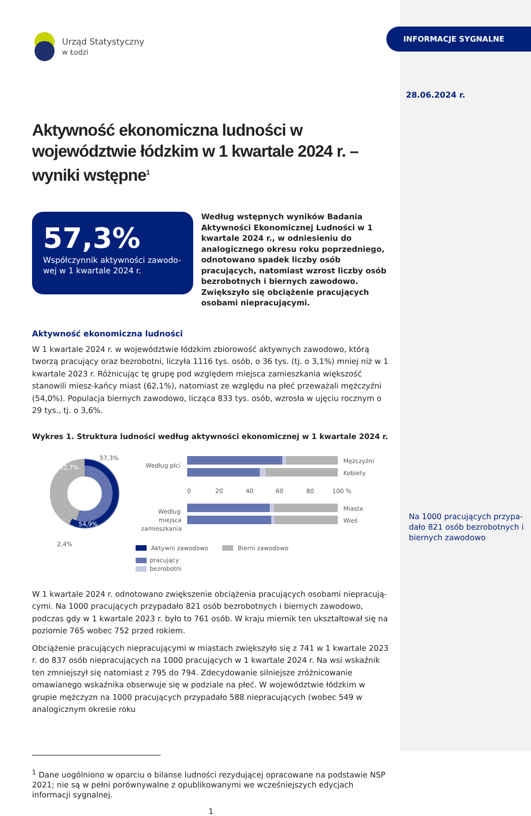Urząd Statystyczny
w Łodzi
Aktywność ekonomiczna ludności w województwie łódzkim w 1 kwartale 2024 r. – wyniki wstępne<sup>1</sup>
57,3%
Współczynnik aktywności zawodo-wej w 1 kwartale 2024 r.
Według wstępnych wyników Badania Aktywności Ekonomicznej Ludności w 1 kwartale 2024 r., w odniesieniu do analogicznego okresu roku poprzedniego, odnotowano spadek liczby osób pracujących, natomiast wzrost liczby osób bezrobotnych i biernych zawodowo. Zwiększyło się obciążenie pracujących osobami niepracującymi.
Aktywność ekonomiczna ludności
W 1 kwartale 2024 r. w województwie łódzkim zbiorowość aktywnych zawodowo, którą tworzą pracujący oraz bezrobotni, liczyła 1116 tys. osób, o 36 tys. (tj. o 3,1%) mniej niż w 1 kwartale 2023 r. Różnicując tę grupę pod względem miejsca zamieszkania większość stanowili miesz-kańcy miast (62,1%), natomiast ze względu na płeć przeważali mężczyźni (54,0%). Populacja biernych zawodowo, licząca 833 tys. osób, wzrosła w ujęciu rocznym o 29 tys., tj. o 3,6%.
Wykres 1. Struktura ludności według aktywności ekonomicznej w 1 kwartale 2024 r.
57,3%
42,7%
54,9%
2,4%
Według płci
Mężczyźni
Kobiety
0
20
40
60
80
100 %
Według
miejsca
zamieszkania
Miasta
Wieś
Aktywni zawodowo
Bierni zawodowo
pracujący
bezrobotni
W 1 kwartale 2024 r. odnotowano zwiększenie obciążenia pracujących osobami niepracują-cymi. Na 1000 pracujących przypadało 821 osób bezrobotnych i biernych zawodowo, podczas gdy w 1 kwartale 2023 r. było to 761 osób. W kraju miernik ten ukształtował się na poziomie 765 wobec 752 przed rokiem.
Obciążenie pracujących niepracującymi w miastach zwiększyło się z 741 w 1 kwartale 2023 r. do 837 osób niepracujących na 1000 pracujących w 1 kwartale 2024 r. Na wsi wskaźnik ten zmniejszył się natomiast z 795 do 794. Zdecydowanie silniejsze zróżnicowanie omawianego wskaźnika obserwuje się w podziale na płeć. W województwie łódzkim w grupie mężczyzn na 1000 pracujących przypadało 588 niepracujących (wobec 549 w analogicznym okresie roku
<sup>1</sup> Dane uogólniono w oparciu o bilanse ludności rezydującej opracowane na podstawie NSP 2021; nie są w pełni porównywalne z opublikowanymi we wcześniejszych edycjach informacji sygnalnej.
1
INFORMACJE SYGNALNE
28.06.2024 r.
Na 1000 pracujących przypa-dało 821 osób bezrobotnych i biernych zawodowo